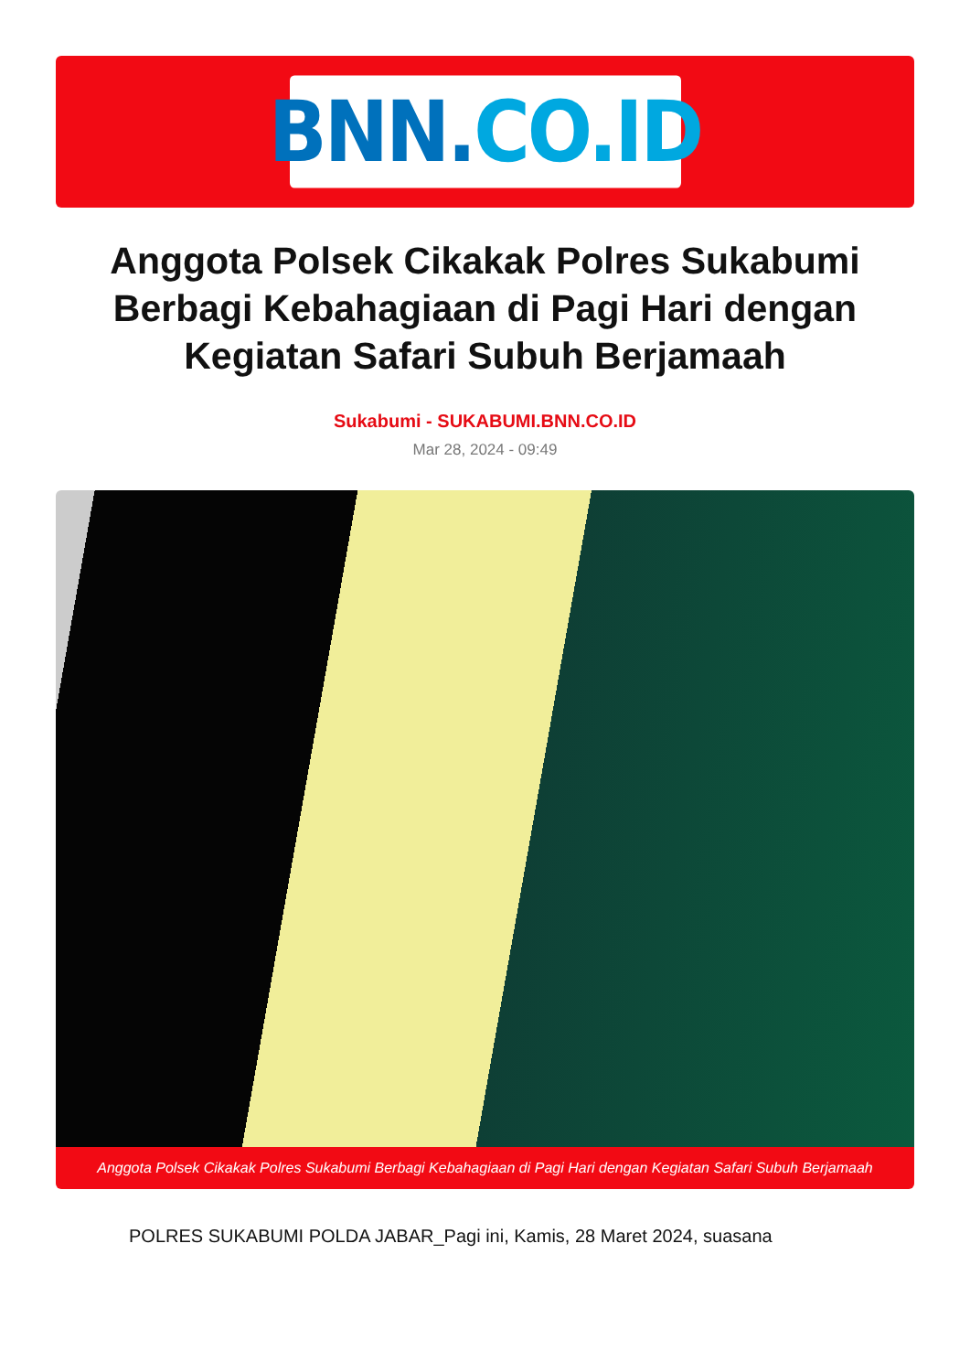BNN. CO.ID
Anggota Polsek Cikakak Polres Sukabumi Berbagi Kebahagiaan di Pagi Hari dengan Kegiatan Safari Subuh Berjamaah
Sukabumi - SUKABUMI.BNN.CO.ID
Mar 28, 2024 - 09:49
Anggota Polsek Cikakak Polres Sukabumi Berbagi Kebahagiaan di Pagi Hari dengan Kegiatan Safari Subuh Berjamaah
POLRES SUKABUMI POLDA JABAR_Pagi ini, Kamis, 28 Maret 2024, suasana